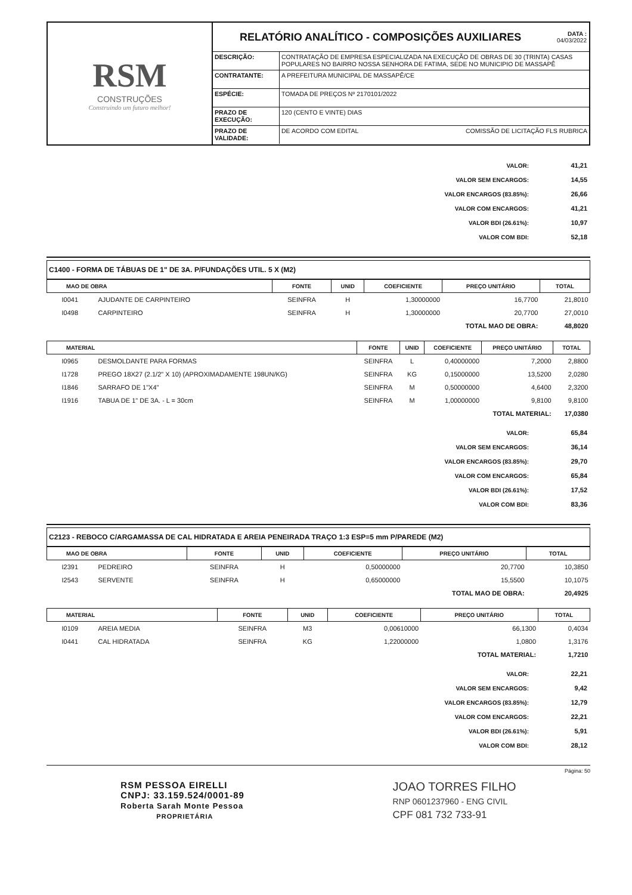RSM
CONSTRUÇÕES
Construindo um futuro melhor!
RELATÓRIO ANALÍTICO - COMPOSIÇÕES AUXILIARES
DATA :
04/03/2022
| DESCRIÇÃO: | CONTRATAÇÃO DE EMPRESA ESPECIALIZADA NA EXECUÇÃO DE OBRAS DE 30 (TRINTA) CASAS POPULARES NO BAIRRO NOSSA SENHORA DE FATIMA, SEDE NO MUNICIPIO DE MASSAPÊ |
| CONTRATANTE: | A PREFEITURA MUNICIPAL DE MASSAPÊ/CE |
| ESPÉCIE: | TOMADA DE PREÇOS Nº 2170101/2022 |
| PRAZO DE EXECUÇÃO: | 120 (CENTO E VINTE) DIAS |
| PRAZO DE VALIDADE: | DE ACORDO COM EDITAL COMISSÃO DE LICITAÇÃO FLS RUBRICA |
| VALOR: | 41,21 |
| VALOR SEM ENCARGOS: | 14,55 |
| VALOR ENCARGOS (83.85%): | 26,66 |
| VALOR COM ENCARGOS: | 41,21 |
| VALOR BDI (26.61%): | 10,97 |
| VALOR COM BDI: | 52,18 |
C1400 - FORMA DE TÁBUAS DE 1" DE 3A. P/FUNDAÇÕES UTIL. 5 X (M2)
| MAO DE OBRA | | FONTE | UNID | COEFICIENTE | PREÇO UNITÁRIO | TOTAL |
| --- | --- | --- | --- | --- | --- | --- |
| I0041 | AJUDANTE DE CARPINTEIRO | SEINFRA | H | 1,30000000 | 16,7700 | 21,8010 |
| I0498 | CARPINTEIRO | SEINFRA | H | 1,30000000 | 20,7700 | 27,0010 |
| TOTAL MAO DE OBRA: | | | | | | 48,8020 |
| MATERIAL | | FONTE | UNID | COEFICIENTE | PREÇO UNITÁRIO | TOTAL |
| --- | --- | --- | --- | --- | --- | --- |
| I0965 | DESMOLDANTE PARA FORMAS | SEINFRA | L | 0,40000000 | 7,2000 | 2,8800 |
| I1728 | PREGO 18X27 (2.1/2" X 10) (APROXIMADAMENTE 198UN/KG) | SEINFRA | KG | 0,15000000 | 13,5200 | 2,0280 |
| I1846 | SARRAFO DE 1"X4" | SEINFRA | M | 0,50000000 | 4,6400 | 2,3200 |
| I1916 | TABUA DE 1" DE 3A. - L = 30cm | SEINFRA | M | 1,00000000 | 9,8100 | 9,8100 |
| TOTAL MATERIAL: | | | | | | 17,0380 |
| VALOR: | 65,84 |
| VALOR SEM ENCARGOS: | 36,14 |
| VALOR ENCARGOS (83.85%): | 29,70 |
| VALOR COM ENCARGOS: | 65,84 |
| VALOR BDI (26.61%): | 17,52 |
| VALOR COM BDI: | 83,36 |
C2123 - REBOCO C/ARGAMASSA DE CAL HIDRATADA E AREIA PENEIRADA TRAÇO 1:3 ESP=5 mm P/PAREDE (M2)
| MAO DE OBRA | | FONTE | UNID | COEFICIENTE | PREÇO UNITÁRIO | TOTAL |
| --- | --- | --- | --- | --- | --- | --- |
| I2391 | PEDREIRO | SEINFRA | H | 0,50000000 | 20,7700 | 10,3850 |
| I2543 | SERVENTE | SEINFRA | H | 0,65000000 | 15,5500 | 10,1075 |
| TOTAL MAO DE OBRA: | | | | | | 20,4925 |
| MATERIAL | | FONTE | UNID | COEFICIENTE | PREÇO UNITÁRIO | TOTAL |
| --- | --- | --- | --- | --- | --- | --- |
| I0109 | AREIA MEDIA | SEINFRA | M3 | 0,00610000 | 66,1300 | 0,4034 |
| I0441 | CAL HIDRATADA | SEINFRA | KG | 1,22000000 | 1,0800 | 1,3176 |
| TOTAL MATERIAL: | | | | | | 1,7210 |
| VALOR: | 22,21 |
| VALOR SEM ENCARGOS: | 9,42 |
| VALOR ENCARGOS (83.85%): | 12,79 |
| VALOR COM ENCARGOS: | 22,21 |
| VALOR BDI (26.61%): | 5,91 |
| VALOR COM BDI: | 28,12 |
Página: 50
RSM PESSOA EIRELLI
CNPJ: 33.159.524/0001-89
Roberta Sarah Monte Pessoa
PROPRIETÁRIA
JOAO TORRES FILHO
RNP 0601237960 - ENG CIVIL
CPF 081 732 733-91